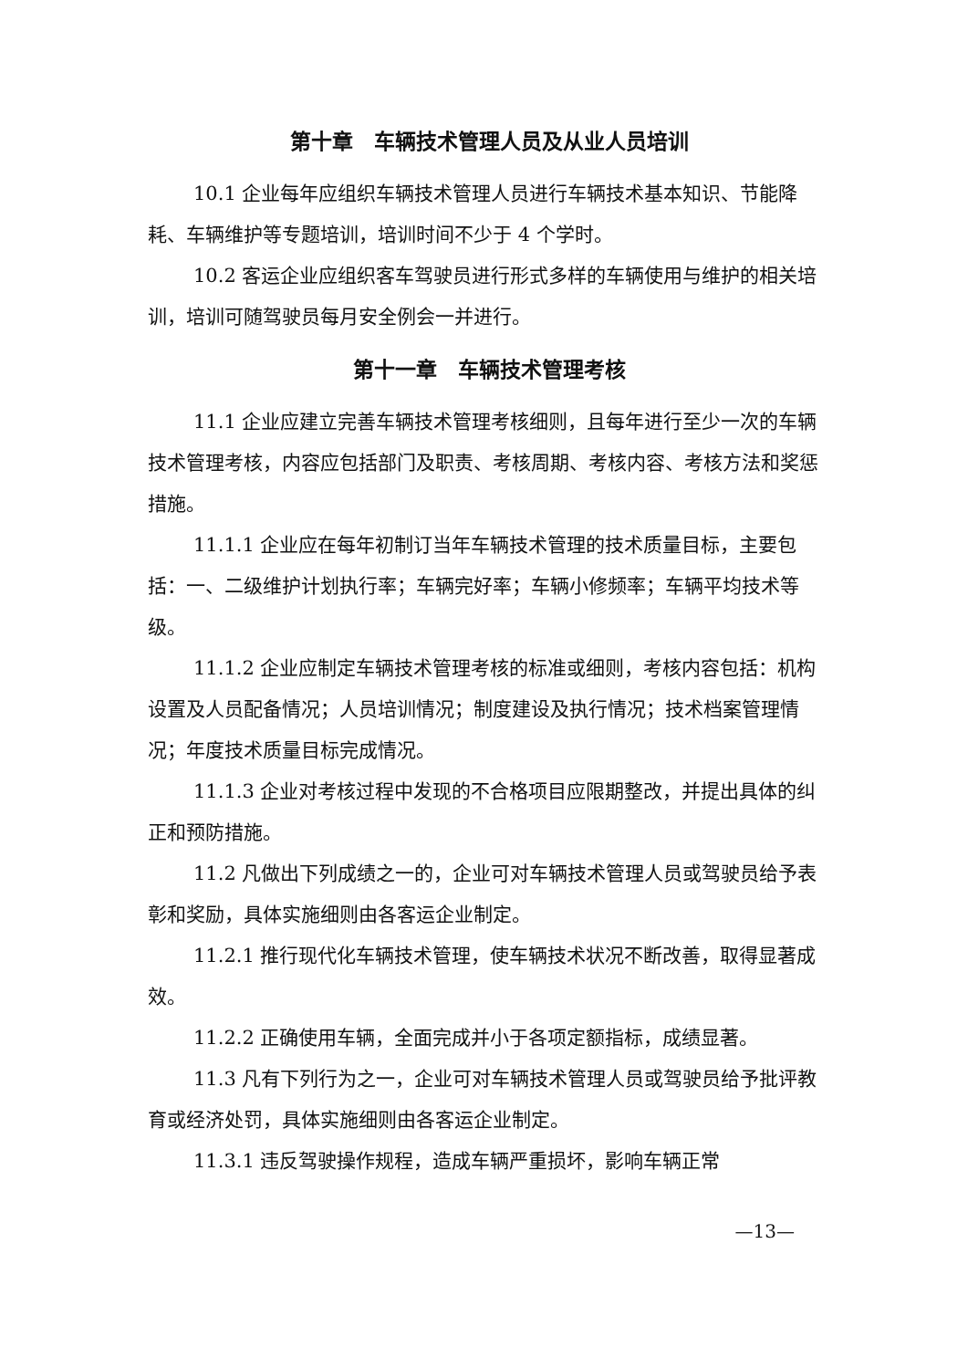第十章　车辆技术管理人员及从业人员培训
10.1 企业每年应组织车辆技术管理人员进行车辆技术基本知识、节能降耗、车辆维护等专题培训，培训时间不少于 4 个学时。
10.2 客运企业应组织客车驾驶员进行形式多样的车辆使用与维护的相关培训，培训可随驾驶员每月安全例会一并进行。
第十一章　车辆技术管理考核
11.1 企业应建立完善车辆技术管理考核细则，且每年进行至少一次的车辆技术管理考核，内容应包括部门及职责、考核周期、考核内容、考核方法和奖惩措施。
11.1.1 企业应在每年初制订当年车辆技术管理的技术质量目标，主要包括：一、二级维护计划执行率；车辆完好率；车辆小修频率；车辆平均技术等级。
11.1.2 企业应制定车辆技术管理考核的标准或细则，考核内容包括：机构设置及人员配备情况；人员培训情况；制度建设及执行情况；技术档案管理情况；年度技术质量目标完成情况。
11.1.3 企业对考核过程中发现的不合格项目应限期整改，并提出具体的纠正和预防措施。
11.2 凡做出下列成绩之一的，企业可对车辆技术管理人员或驾驶员给予表彰和奖励，具体实施细则由各客运企业制定。
11.2.1 推行现代化车辆技术管理，使车辆技术状况不断改善，取得显著成效。
11.2.2 正确使用车辆，全面完成并小于各项定额指标，成绩显著。
11.3 凡有下列行为之一，企业可对车辆技术管理人员或驾驶员给予批评教育或经济处罚，具体实施细则由各客运企业制定。
11.3.1 违反驾驶操作规程，造成车辆严重损坏，影响车辆正常
—13—